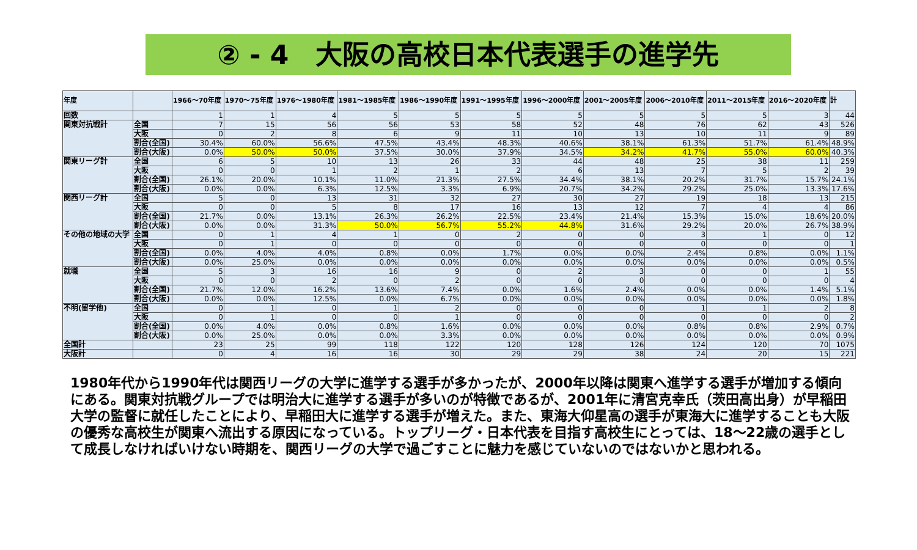② - 4　大阪の高校日本代表選手の進学先
| 年度 | | 1966～70年度 | 1970～75年度 | 1976～1980年度 | 1981～1985年度 | 1986～1990年度 | 1991～1995年度 | 1996～2000年度 | 2001～2005年度 | 2006～2010年度 | 2011～2015年度 | 2016～2020年度 | 計 |
| --- | --- | --- | --- | --- | --- | --- | --- | --- | --- | --- | --- | --- | --- |
| 回数 | | 1 | 1 | 4 | 5 | 5 | 5 | 5 | 5 | 5 | 5 | 3 | 44 |
| 関東対抗戦計 | 全国 | 7 | 15 | 56 | 56 | 53 | 58 | 52 | 48 | 76 | 62 | 43 | 526 |
| | 大阪 | 0 | 2 | 8 | 6 | 9 | 11 | 10 | 13 | 10 | 11 | 9 | 89 |
| | 割合(全国) | 30.4% | 60.0% | 56.6% | 47.5% | 43.4% | 48.3% | 40.6% | 38.1% | 61.3% | 51.7% | 61.4% | 48.9% |
| | 割合(大阪) | 0.0% | 50.0% | 50.0% | 37.5% | 30.0% | 37.9% | 34.5% | 34.2% | 41.7% | 55.0% | 60.0% | 40.3% |
| 関東リーグ計 | 全国 | 6 | 5 | 10 | 13 | 26 | 33 | 44 | 48 | 25 | 38 | 11 | 259 |
| | 大阪 | 0 | 0 | 1 | 2 | 1 | 2 | 6 | 13 | 7 | 5 | 2 | 39 |
| | 割合(全国) | 26.1% | 20.0% | 10.1% | 11.0% | 21.3% | 27.5% | 34.4% | 38.1% | 20.2% | 31.7% | 15.7% | 24.1% |
| | 割合(大阪) | 0.0% | 0.0% | 6.3% | 12.5% | 3.3% | 6.9% | 20.7% | 34.2% | 29.2% | 25.0% | 13.3% | 17.6% |
| 関西リーグ計 | 全国 | 5 | 0 | 13 | 31 | 32 | 27 | 30 | 27 | 19 | 18 | 13 | 215 |
| | 大阪 | 0 | 0 | 5 | 8 | 17 | 16 | 13 | 12 | 7 | 4 | 4 | 86 |
| | 割合(全国) | 21.7% | 0.0% | 13.1% | 26.3% | 26.2% | 22.5% | 23.4% | 21.4% | 15.3% | 15.0% | 18.6% | 20.0% |
| | 割合(大阪) | 0.0% | 0.0% | 31.3% | 50.0% | 56.7% | 55.2% | 44.8% | 31.6% | 29.2% | 20.0% | 26.7% | 38.9% |
| その他の地域の大学 | 全国 | 0 | 1 | 4 | 1 | 0 | 2 | 0 | 0 | 3 | 1 | 0 | 12 |
| | 大阪 | 0 | 1 | 0 | 0 | 0 | 0 | 0 | 0 | 0 | 0 | 0 | 1 |
| | 割合(全国) | 0.0% | 4.0% | 4.0% | 0.8% | 0.0% | 1.7% | 0.0% | 0.0% | 2.4% | 0.8% | 0.0% | 1.1% |
| | 割合(大阪) | 0.0% | 25.0% | 0.0% | 0.0% | 0.0% | 0.0% | 0.0% | 0.0% | 0.0% | 0.0% | 0.0% | 0.5% |
| 就職 | 全国 | 5 | 3 | 16 | 16 | 9 | 0 | 2 | 3 | 0 | 0 | 1 | 55 |
| | 大阪 | 0 | 0 | 2 | 0 | 2 | 0 | 0 | 0 | 0 | 0 | 0 | 4 |
| | 割合(全国) | 21.7% | 12.0% | 16.2% | 13.6% | 7.4% | 0.0% | 1.6% | 2.4% | 0.0% | 0.0% | 1.4% | 5.1% |
| | 割合(大阪) | 0.0% | 0.0% | 12.5% | 0.0% | 6.7% | 0.0% | 0.0% | 0.0% | 0.0% | 0.0% | 0.0% | 1.8% |
| 不明(留学他) | 全国 | 0 | 1 | 0 | 1 | 2 | 0 | 0 | 0 | 1 | 1 | 2 | 8 |
| | 大阪 | 0 | 1 | 0 | 0 | 1 | 0 | 0 | 0 | 0 | 0 | 0 | 2 |
| | 割合(全国) | 0.0% | 4.0% | 0.0% | 0.8% | 1.6% | 0.0% | 0.0% | 0.0% | 0.8% | 0.8% | 2.9% | 0.7% |
| | 割合(大阪) | 0.0% | 25.0% | 0.0% | 0.0% | 3.3% | 0.0% | 0.0% | 0.0% | 0.0% | 0.0% | 0.0% | 0.9% |
| 全国計 | | 23 | 25 | 99 | 118 | 122 | 120 | 128 | 126 | 124 | 120 | 70 | 1075 |
| 大阪計 | | 0 | 4 | 16 | 16 | 30 | 29 | 29 | 38 | 24 | 20 | 15 | 221 |
1980年代から1990年代は関西リーグの大学に進学する選手が多かったが、2000年以降は関東へ進学する選手が増加する傾向にある。関東対抗戦グループでは明治大に進学する選手が多いのが特徴であるが、2001年に清宮克幸氏（茨田高出身）が早稲田大学の監督に就任したことにより、早稲田大に進学する選手が増えた。また、東海大仰星高の選手が東海大に進学することも大阪の優秀な高校生が関東へ流出する原因になっている。トップリーグ・日本代表を目指す高校生にとっては、18～22歳の選手として成長しなければいけない時期を、関西リーグの大学で過ごすことに魅力を感じていないのではないかと思われる。